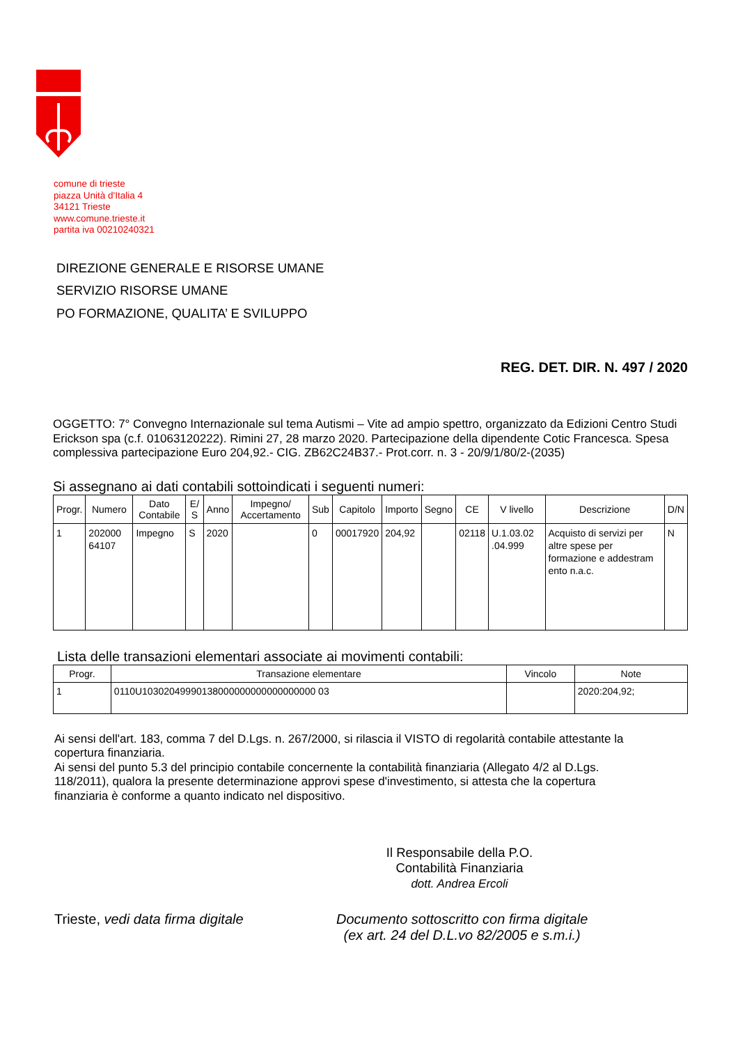comune di trieste
piazza Unità d'Italia 4
34121 Trieste
www.comune.trieste.it
partita iva 00210240321
DIREZIONE GENERALE E RISORSE UMANE
SERVIZIO RISORSE UMANE
PO FORMAZIONE, QUALITA’ E SVILUPPO
REG. DET. DIR. N. 497 / 2020
OGGETTO: 7° Convegno Internazionale sul tema Autismi – Vite ad ampio spettro, organizzato da Edizioni Centro Studi Erickson spa (c.f. 01063120222). Rimini 27, 28 marzo 2020. Partecipazione della dipendente Cotic Francesca. Spesa complessiva partecipazione Euro 204,92.- CIG. ZB62C24B37.- Prot.corr. n. 3 - 20/9/1/80/2-(2035)
Si assegnano ai dati contabili sottoindicati i seguenti numeri:
| Progr. | Numero | Dato Contabile | E/ S | Anno | Impegno/ Accertamento | Sub | Capitolo | Importo | Segno | CE | V livello | Descrizione | D/N |
| --- | --- | --- | --- | --- | --- | --- | --- | --- | --- | --- | --- | --- | --- |
| 1 | 202000 64107 | Impegno | S | 2020 | | 0 | 00017920 | 204,92 | | 02118 | U.1.03.02 .04.999 | Acquisto di servizi per altre spese per formazione e addestram ento n.a.c. | N |
Lista delle transazioni elementari associate ai movimenti contabili:
| Progr. | Transazione elementare | Vincolo | Note |
| --- | --- | --- | --- |
| 1 | 0110U10302049990138000000000000000000 03 | | 2020:204,92; |
Ai sensi dell'art. 183, comma 7 del D.Lgs. n. 267/2000, si rilascia il VISTO di regolarità contabile attestante la copertura finanziaria.
Ai sensi del punto 5.3 del principio contabile concernente la contabilità finanziaria (Allegato 4/2 al D.Lgs. 118/2011), qualora la presente determinazione approvi spese d'investimento, si attesta che la copertura finanziaria è conforme a quanto indicato nel dispositivo.
Il Responsabile della P.O.
Contabilità Finanziaria
dott. Andrea Ercoli
Trieste, vedi data firma digitale
Documento sottoscritto con firma digitale
(ex art. 24 del D.L.vo 82/2005 e s.m.i.)